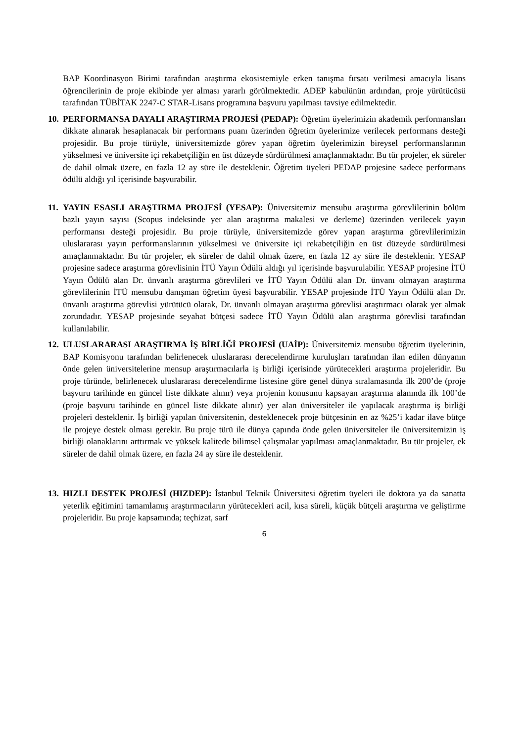BAP Koordinasyon Birimi tarafından araştırma ekosistemiyle erken tanışma fırsatı verilmesi amacıyla lisans öğrencilerinin de proje ekibinde yer alması yararlı görülmektedir. ADEP kabulünün ardından, proje yürütücüsü tarafından TÜBİTAK 2247-C STAR-Lisans programına başvuru yapılması tavsiye edilmektedir.
10. PERFORMANSA DAYALI ARAŞTIRMA PROJESİ (PEDAP): Öğretim üyelerimizin akademik performansları dikkate alınarak hesaplanacak bir performans puanı üzerinden öğretim üyelerimize verilecek performans desteği projesidir. Bu proje türüyle, üniversitemizde görev yapan öğretim üyelerimizin bireysel performanslarının yükselmesi ve üniversite içi rekabetçiliğin en üst düzeyde sürdürülmesi amaçlanmaktadır. Bu tür projeler, ek süreler de dahil olmak üzere, en fazla 12 ay süre ile desteklenir. Öğretim üyeleri PEDAP projesine sadece performans ödülü aldığı yıl içerisinde başvurabilir.
11. YAYIN ESASLI ARAŞTIRMA PROJESİ (YESAP): Üniversitemiz mensubu araştırma görevlilerinin bölüm bazlı yayın sayısı (Scopus indeksinde yer alan araştırma makalesi ve derleme) üzerinden verilecek yayın performansı desteği projesidir. Bu proje türüyle, üniversitemizde görev yapan araştırma görevlilerimizin uluslararası yayın performanslarının yükselmesi ve üniversite içi rekabetçiliğin en üst düzeyde sürdürülmesi amaçlanmaktadır. Bu tür projeler, ek süreler de dahil olmak üzere, en fazla 12 ay süre ile desteklenir. YESAP projesine sadece araştırma görevlisinin İTÜ Yayın Ödülü aldığı yıl içerisinde başvurulabilir. YESAP projesine İTÜ Yayın Ödülü alan Dr. ünvanlı araştırma görevlileri ve İTÜ Yayın Ödülü alan Dr. ünvanı olmayan araştırma görevlilerinin İTÜ mensubu danışman öğretim üyesi başvurabilir. YESAP projesinde İTÜ Yayın Ödülü alan Dr. ünvanlı araştırma görevlisi yürütücü olarak, Dr. ünvanlı olmayan araştırma görevlisi araştırmacı olarak yer almak zorundadır. YESAP projesinde seyahat bütçesi sadece İTÜ Yayın Ödülü alan araştırma görevlisi tarafından kullanılabilir.
12. ULUSLARARASI ARAŞTIRMA İŞ BİRLİĞİ PROJESİ (UAİP): Üniversitemiz mensubu öğretim üyelerinin, BAP Komisyonu tarafından belirlenecek uluslararası derecelendirme kuruluşları tarafından ilan edilen dünyanın önde gelen üniversitelerine mensup araştırmacılarla iş birliği içerisinde yürütecekleri araştırma projeleridir. Bu proje türünde, belirlenecek uluslararası derecelendirme listesine göre genel dünya sıralamasında ilk 200’de (proje başvuru tarihinde en güncel liste dikkate alınır) veya projenin konusunu kapsayan araştırma alanında ilk 100’de (proje başvuru tarihinde en güncel liste dikkate alınır) yer alan üniversiteler ile yapılacak araştırma iş birliği projeleri desteklenir. İş birliği yapılan üniversitenin, desteklenecek proje bütçesinin en az %25’i kadar ilave bütçe ile projeye destek olması gerekir. Bu proje türü ile dünya çapında önde gelen üniversiteler ile üniversitemizin iş birliği olanaklarını arttırmak ve yüksek kalitede bilimsel çalışmalar yapılması amaçlanmaktadır. Bu tür projeler, ek süreler de dahil olmak üzere, en fazla 24 ay süre ile desteklenir.
13. HIZLI DESTEK PROJESİ (HIZDEP): İstanbul Teknik Üniversitesi öğretim üyeleri ile doktora ya da sanatta yeterlik eğitimini tamamlamış araştırmacıların yürütecekleri acil, kısa süreli, küçük bütçeli araştırma ve geliştirme projeleridir. Bu proje kapsamında; teçhizat, sarf
6